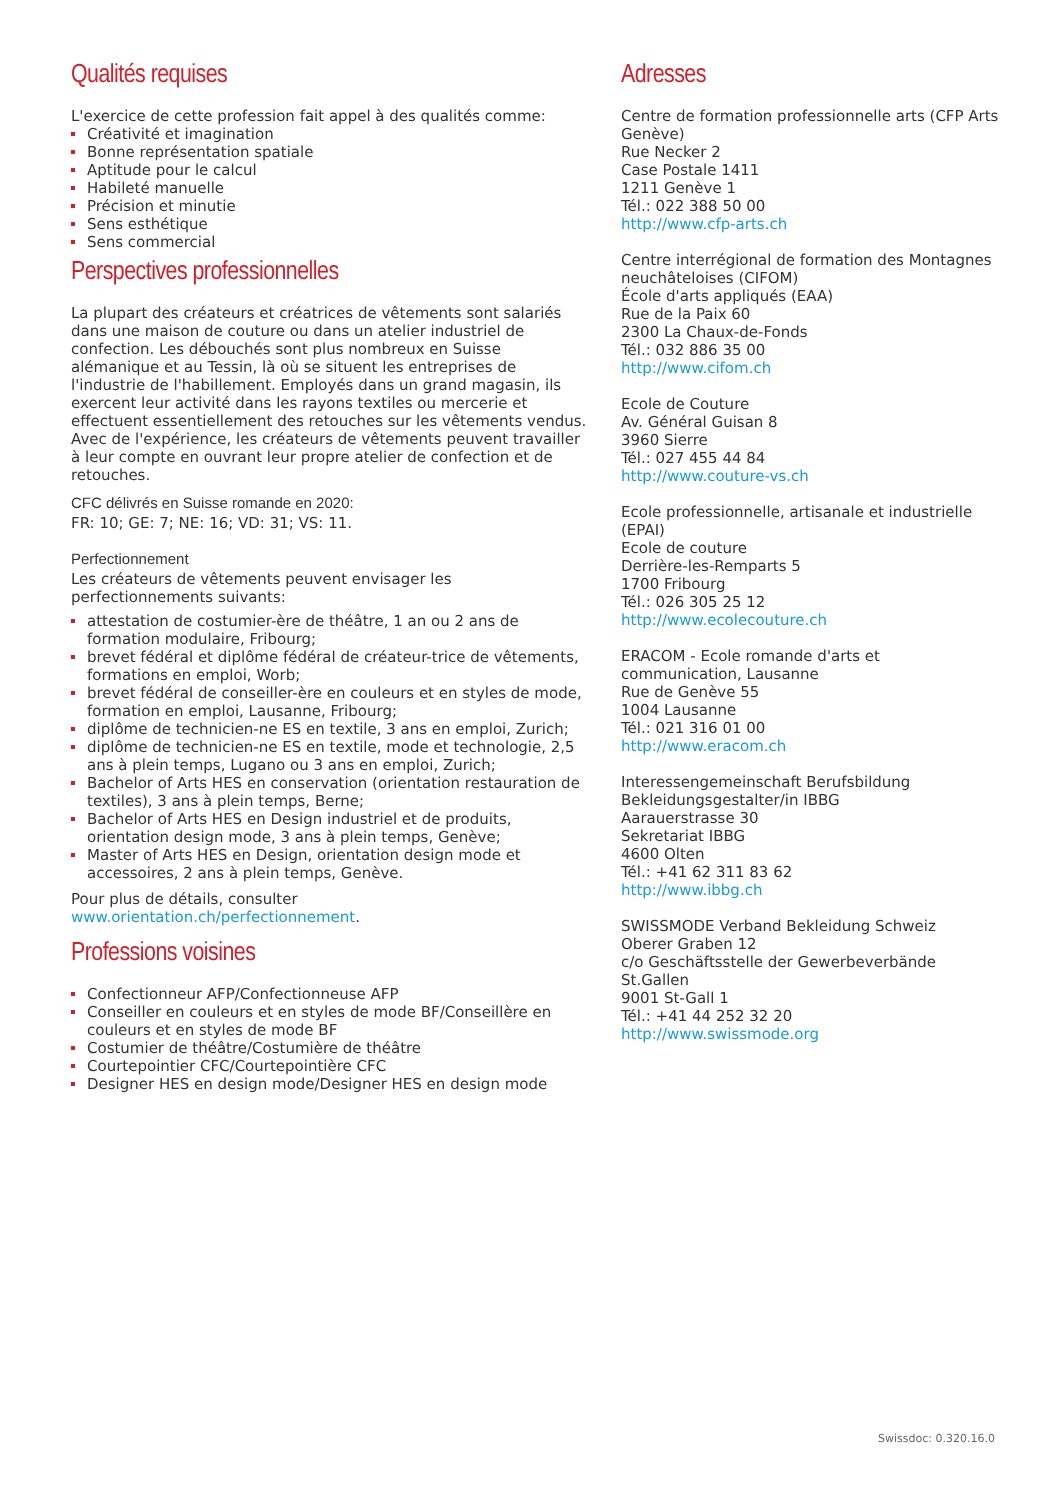Qualités requises
L'exercice de cette profession fait appel à des qualités comme:
Créativité et imagination
Bonne représentation spatiale
Aptitude pour le calcul
Habileté manuelle
Précision et minutie
Sens esthétique
Sens commercial
Perspectives professionnelles
La plupart des créateurs et créatrices de vêtements sont salariés dans une maison de couture ou dans un atelier industriel de confection. Les débouchés sont plus nombreux en Suisse alémanique et au Tessin, là où se situent les entreprises de l'industrie de l'habillement. Employés dans un grand magasin, ils exercent leur activité dans les rayons textiles ou mercerie et effectuent essentiellement des retouches sur les vêtements vendus.
Avec de l'expérience, les créateurs de vêtements peuvent travailler à leur compte en ouvrant leur propre atelier de confection et de retouches.
CFC délivrés en Suisse romande en 2020:
FR: 10; GE: 7; NE: 16; VD: 31; VS: 11.
Perfectionnement
Les créateurs de vêtements peuvent envisager les perfectionnements suivants:
attestation de costumier-ère de théâtre, 1 an ou 2 ans de formation modulaire, Fribourg;
brevet fédéral et diplôme fédéral de créateur-trice de vêtements, formations en emploi, Worb;
brevet fédéral de conseiller-ère en couleurs et en styles de mode, formation en emploi, Lausanne, Fribourg;
diplôme de technicien-ne ES en textile, 3 ans en emploi, Zurich;
diplôme de technicien-ne ES en textile, mode et technologie, 2,5 ans à plein temps, Lugano ou 3 ans en emploi, Zurich;
Bachelor of Arts HES en conservation (orientation restauration de textiles), 3 ans à plein temps, Berne;
Bachelor of Arts HES en Design industriel et de produits, orientation design mode, 3 ans à plein temps, Genève;
Master of Arts HES en Design, orientation design mode et accessoires, 2 ans à plein temps, Genève.
Pour plus de détails, consulter www.orientation.ch/perfectionnement.
Professions voisines
Confectionneur AFP/Confectionneuse AFP
Conseiller en couleurs et en styles de mode BF/Conseillère en couleurs et en styles de mode BF
Costumier de théâtre/Costumière de théâtre
Courtepointier CFC/Courtepointière CFC
Designer HES en design mode/Designer HES en design mode
Adresses
Centre de formation professionnelle arts (CFP Arts Genève)
Rue Necker 2
Case Postale 1411
1211 Genève 1
Tél.: 022 388 50 00
http://www.cfp-arts.ch
Centre interrégional de formation des Montagnes neuchâteloises (CIFOM)
École d'arts appliqués (EAA)
Rue de la Paix 60
2300 La Chaux-de-Fonds
Tél.: 032 886 35 00
http://www.cifom.ch
Ecole de Couture
Av. Général Guisan 8
3960 Sierre
Tél.: 027 455 44 84
http://www.couture-vs.ch
Ecole professionnelle, artisanale et industrielle (EPAI)
Ecole de couture
Derrière-les-Remparts 5
1700 Fribourg
Tél.: 026 305 25 12
http://www.ecolecouture.ch
ERACOM - Ecole romande d'arts et communication, Lausanne
Rue de Genève 55
1004 Lausanne
Tél.: 021 316 01 00
http://www.eracom.ch
Interessengemeinschaft Berufsbildung Bekleidungsgestalter/in IBBG
Aarauerstrasse 30
Sekretariat IBBG
4600 Olten
Tél.: +41 62 311 83 62
http://www.ibbg.ch
SWISSMODE Verband Bekleidung Schweiz
Oberer Graben 12
c/o Geschäftsstelle der Gewerbeverbände St.Gallen
9001 St-Gall 1
Tél.: +41 44 252 32 20
http://www.swissmode.org
Swissdoc: 0.320.16.0